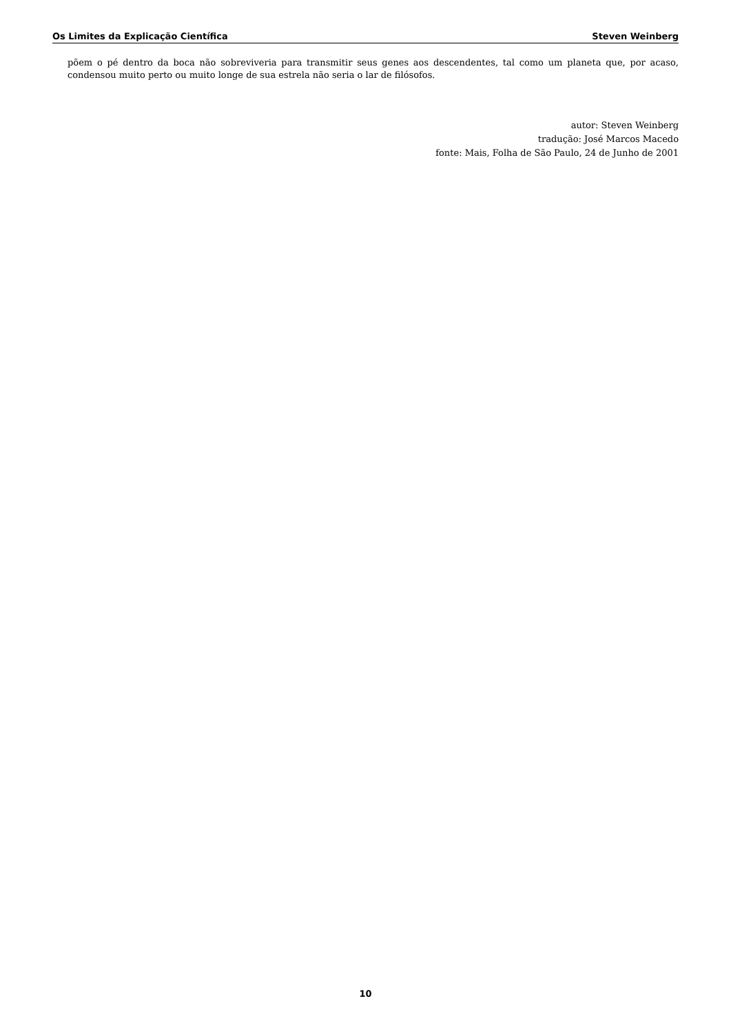Os Limites da Explicação Científica Steven Weinberg
põem o pé dentro da boca não sobreviveria para transmitir seus genes aos descendentes, tal como um planeta que, por acaso, condensou muito perto ou muito longe de sua estrela não seria o lar de filósofos.
autor: Steven Weinberg
tradução: José Marcos Macedo
fonte: Mais, Folha de São Paulo, 24 de Junho de 2001
10